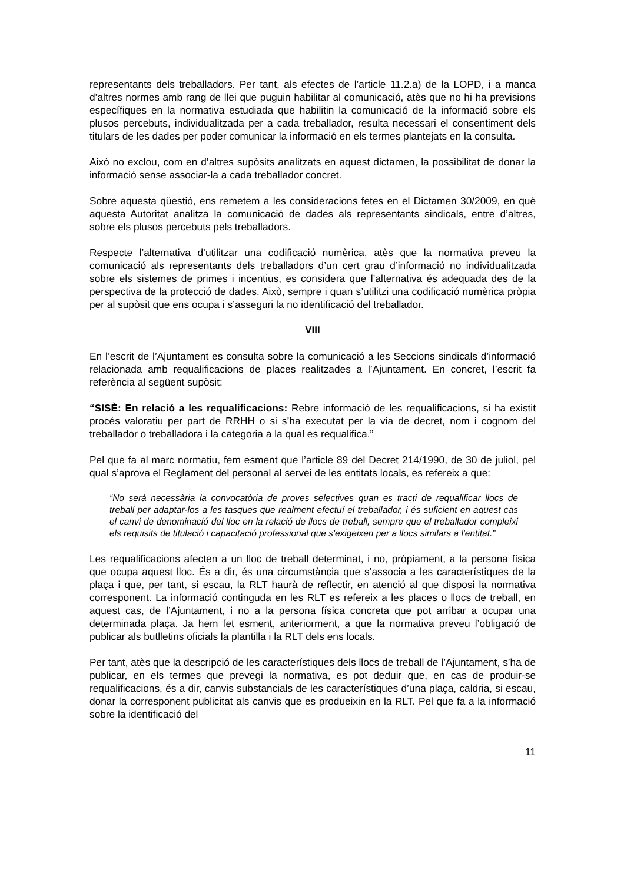representants dels treballadors. Per tant, als efectes de l’article 11.2.a) de la LOPD, i a manca d’altres normes amb rang de llei que puguin habilitar al comunicació, atès que no hi ha previsions específiques en la normativa estudiada que habilitin la comunicació de la informació sobre els plusos percebuts, individualitzada per a cada treballador, resulta necessari el consentiment dels titulars de les dades per poder comunicar la informació en els termes plantejats en la consulta.
Això no exclou, com en d’altres supòsits analitzats en aquest dictamen, la possibilitat de donar la informació sense associar-la a cada treballador concret.
Sobre aquesta qüestió, ens remetem a les consideracions fetes en el Dictamen 30/2009, en què aquesta Autoritat analitza la comunicació de dades als representants sindicals, entre d’altres, sobre els plusos percebuts pels treballadors.
Respecte l’alternativa d’utilitzar una codificació numèrica, atès que la normativa preveu la comunicació als representants dels treballadors d’un cert grau d’informació no individualitzada sobre els sistemes de primes i incentius, es considera que l’alternativa és adequada des de la perspectiva de la protecció de dades. Això, sempre i quan s’utilitzi una codificació numèrica pròpia per al supòsit que ens ocupa i s’asseguri la no identificació del treballador.
VIII
En l’escrit de l’Ajuntament es consulta sobre la comunicació a les Seccions sindicals d’informació relacionada amb requalificacions de places realitzades a l’Ajuntament. En concret, l’escrit fa referència al següent supòsit:
“SISÈ: En relació a les requalificacions: Rebre informació de les requalificacions, si ha existit procés valoratiu per part de RRHH o si s’ha executat per la via de decret, nom i cognom del treballador o treballadora i la categoria a la qual es requalifica.”
Pel que fa al marc normatiu, fem esment que l’article 89 del Decret 214/1990, de 30 de juliol, pel qual s’aprova el Reglament del personal al servei de les entitats locals, es refereix a que:
“No serà necessària la convocatòria de proves selectives quan es tracti de requalificar llocs de treball per adaptar-los a les tasques que realment efectuï el treballador, i és suficient en aquest cas el canvi de denominació del lloc en la relació de llocs de treball, sempre que el treballador compleixi els requisits de titulació i capacitació professional que s'exigeixen per a llocs similars a l'entitat.”
Les requalificacions afecten a un lloc de treball determinat, i no, pròpiament, a la persona física que ocupa aquest lloc. És a dir, és una circumstància que s’associa a les característiques de la plaça i que, per tant, si escau, la RLT haurà de reflectir, en atenció al que disposi la normativa corresponent. La informació continguda en les RLT es refereix a les places o llocs de treball, en aquest cas, de l’Ajuntament, i no a la persona física concreta que pot arribar a ocupar una determinada plaça. Ja hem fet esment, anteriorment, a que la normativa preveu l’obligació de publicar als butlletins oficials la plantilla i la RLT dels ens locals.
Per tant, atès que la descripció de les característiques dels llocs de treball de l’Ajuntament, s’ha de publicar, en els termes que prevegi la normativa, es pot deduir que, en cas de produir-se requalificacions, és a dir, canvis substancials de les característiques d’una plaça, caldria, si escau, donar la corresponent publicitat als canvis que es produeixin en la RLT. Pel que fa a la informació sobre la identificació del
11